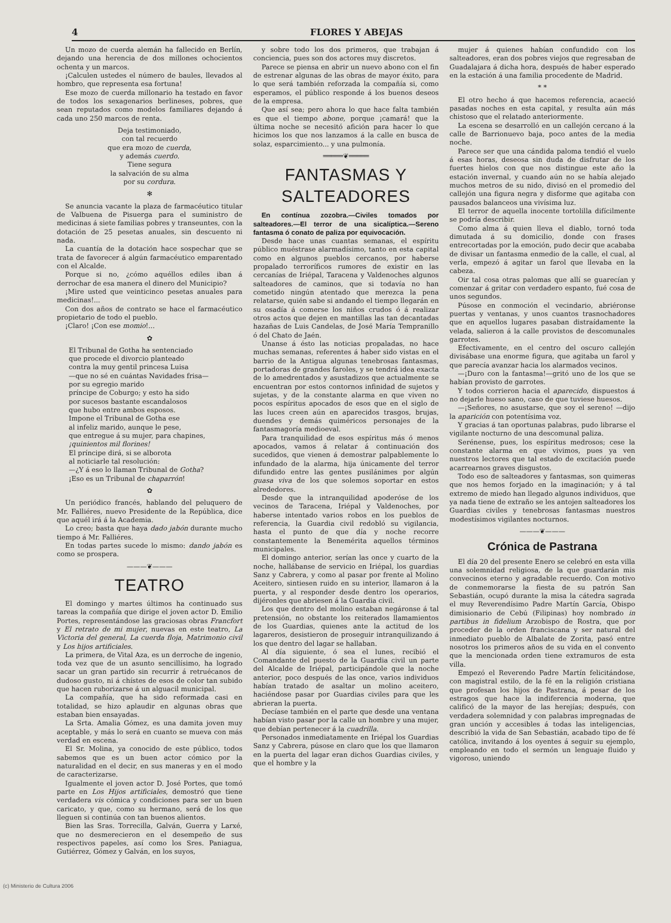4 FLORES Y ABEJAS
Un mozo de cuerda alemán ha fallecido en Berlín, dejando una herencia de dos millones ochocientos ochenta y un marcos.
¡Calculen ustedes el número de baules, llevados al hombro, que representa esa fortuna!
Ese mozo de cuerda millonario ha testado en favor de todos los sexagenarios berlineses, pobres, que sean reputados como modelos familiares dejando á cada uno 250 marcos de renta.
Deja testimoniado,
con tal recuerdo
que era mozo de cuerda,
y además cuerdo.
Tiene segura
la salvación de su alma
por su cordura.
✻
Se anuncia vacante la plaza de farmacéutico titular de Valbuena de Pisuerga para el suministro de medicinas á siete familias pobres y transeuntes, con la dotación de 25 pesetas anuales, sin descuento ni nada.
La cuantía de la dotación hace sospechar que se trata de favorecer á algún farmacéutico emparentado con el Alcalde.
Porque si no, ¿cómo aquéllos ediles iban á derrochar de esa manera el dinero del Municipio?
¡Mire usted que veinticinco pesetas anuales para medicinas!...
Con dos años de contrato se hace el farmacéutico propietario de todo el pueblo.
¡Claro! ¡Con ese momio!...
✿
El Tribunal de Gotha ha sentenciado
que procede el divorcio planteado
contra la muy gentil princesa Luisa
—que no sé en cuántas Navidades frisa—
por su egregio marido
príncipe de Coburgo; y esto ha sido
por sucesos bastante escandalosos
que hubo entre ambos esposos.
Impone el Tribunal de Gotha ese
al infeliz marido, aunque le pese,
que entregue á su mujer, para chapines,
¡quinientos mil florines!
El príncipe dirá, si se alborota
al noticiarle tal resolución:
—¿Y á eso lo llaman Tribunal de Gotha?
¡Eso es un Tribunal de chaparrón!
✿
Un periódico francés, hablando del peluquero de Mr. Falliéres, nuevo Presidente de la República, dice que aquél irá á la Academia.
Lo creo; basta que haya dado jabón durante mucho tiempo á Mr. Falliéres.
En todas partes sucede lo mismo: dando jabón es como se prospera.
———❦———
TEATRO
El domingo y martes últimos ha continuado sus tareas la compañía que dirige el joven actor D. Emilio Portes, representándose las graciosas obras Francfort y El retrato de mi mujer, nuevas en este teatro, La Victoria del general, La cuerda floja, Matrimonio civil y Los hijos artificiales.
La primera, de Vital Aza, es un derroche de ingenio, toda vez que de un asunto sencillísimo, ha logrado sacar un gran partido sin recurrir á retruécanos de dudoso gusto, ni á chístes de esos de color tan subido que hacen ruborizarse á un alguacil municipal.
La compañía, que ha sido reformada casi en totalidad, se hizo aplaudir en algunas obras que estaban bien ensayadas.
La Srta. Amalia Gómez, es una damita joven muy aceptable, y más lo será en cuanto se mueva con más verdad en escena.
El Sr. Molina, ya conocido de este público, todos sabemos que es un buen actor cómico por la naturalidad en el decir, en sus maneras y en el modo de caracterizarse.
Igualmente el joven actor D. José Portes, que tomó parte en Los Hijos artificiales, demostró que tiene verdadera vis cómica y condiciones para ser un buen caricato, y que, como su hermano, será de los que lleguen si continúa con tan buenos alientos.
Bien las Sras. Torrecilla, Galván, Guerra y Larxé, que no desmerecieron en el desempeño de sus respectivos papeles, así como los Sres. Paniagua, Gutiérrez, Gómez y Galván, en los suyos,
y sobre todo los dos primeros, que trabajan á conciencia, pues son dos actores muy discretos.
Parece se piensa en abrir un nuevo abono con el fin de estrenar algunas de las obras de mayor éxito, para lo que será también reforzada la compañía si, como esperamos, el público responde á los buenos deseos de la empresa.
Que así sea; pero ahora lo que hace falta también es que el tiempo abone, porque ¡camará! que la última noche se necesitó afición para hacer lo que hicimos los que nos lanzamos á la calle en busca de solaz, esparcimiento... y una pulmonía.
═════❦═════
FANTASMAS Y SALTEADORES
En contínua zozobra.—Civiles tomados por salteadores.—El terror de una sicalíptica.—Sereno fantasma ó conato de paliza por equivocación.
Desde hace unas cuantas semanas, el espíritu público muéstrase alarmadísimo, tanto en esta capital como en algunos pueblos cercanos, por haberse propalado terroríficos rumores de existir en las cercanías de Iriépal, Taracena y Valdenoches algunos salteadores de caminos, que si todavía no han cometido ningún atentado que merezca la pena relatarse, quién sabe si andando el tiempo llegarán en su osadía á comerse los niños crudos ó á realizar otros actos que dejen en mantillas las tan decantadas hazañas de Luis Candelas, de José María Tempranillo ó del Chato de Jaén.
Unanse á ésto las noticias propaladas, no hace muchas semanas, referentes á haber sido vistas en el barrio de la Antigua algunas tenebrosas fantasmas, portadoras de grandes faroles, y se tendrá idea exacta de lo amedrentados y asustadizos que actualmente se encuentran por estos contornos infinidad de sujetos y sujetas, y de la constante alarma en que viven no pocos espíritus apocados de esos que en el siglo de las luces creen aún en aparecidos trasgos, brujas, duendes y demás quiméricos personajes de la fantasmagoría medioeval.
Para tranquilidad de esos espíritus más ó menos apocados, vamos á relatar á continuación dos sucedidos, que vienen á demostrar palpablemente lo infundado de la alarma, hija únicamente del terror difundido entre las gentes pusilánimes por algún guasa viva de los que solemos soportar en estos alrededores.
Desde que la intranquilidad apoderóse de los vecinos de Taracena, Iriépal y Valdenoches, por haberse intentado varios robos en los pueblos de referencia, la Guardia civil redobló su vigilancia, hasta el punto de que día y noche recorre constantemente la Benemérita aquellos términos municipales.
El domingo anterior, serían las once y cuarto de la noche, hallábanse de servicio en Iriépal, los guardias Sanz y Cabrera, y como al pasar por frente al Molino Aceitero, sintiesen ruido en su interior, llamaron á la puerta, y al responder desde dentro los operarios, dijéronles que abriesen á la Guardia civil.
Los que dentro del molino estaban negáronse á tal pretensión, no obstante los reiterados llamamientos de los Guardias, quienes ante la actitud de los lagareros, desistieron de proseguir intranquilizando á los que dentro del lagar se hallaban.
Al día siguiente, ó sea el lunes, recibió el Comandante del puesto de la Guardia civil un parte del Alcalde de Iriépal, participándole que la noche anterior, poco después de las once, varios individuos habían tratado de asaltar un molino aceitero, haciéndose pasar por Guardias civiles para que les abrieran la puerta.
Decíase también en el parte que desde una ventana habían visto pasar por la calle un hombre y una mujer, que debían pertenecer á la cuadrilla.
Personados inmediatamente en Iriépal los Guardias Sanz y Cabrera, púsose en claro que los que llamaron en la puerta del lagar eran dichos Guardias civiles, y que el hombre y la
mujer á quienes habían confundido con los salteadores, eran dos pobres viejos que regresaban de Guadalajara á dicha hora, después de haber esperado en la estación á una familia procedente de Madrid.
* *
El otro hecho á que hacemos referencia, acaeció pasadas noches en esta capital, y resulta aún más chistoso que el relatado anteriormente.
La escena se desarrolló en un callejón cercano á la calle de Barrionuevo baja, poco antes de la media noche.
Parece ser que una cándida paloma tendió el vuelo á esas horas, deseosa sin duda de disfrutar de los fuertes hielos con que nos distingue este año la estación invernal, y cuando aún no se había alejado muchos metros de su nido, divisó en el promedio del callejón una figura negra y disforme que agitaba con pausados balanceos una vivísima luz.
El terror de aquella inocente tortolilla difícilmente se podría describir.
Como alma á quien lleva el diablo, tornó toda dimutada á su domicilio, donde con frases entrecortadas por la emoción, pudo decir que acababa de divisar un fantasma enmedio de la calle, el cual, al verla, empezó á agitar un farol que llevaba en la cabeza.
Oir tal cosa otras palomas que allí se guarecían y comenzar á gritar con verdadero espanto, fué cosa de unos segundos.
Púsose en conmoción el vecindario, abriéronse puertas y ventanas, y unos cuantos trasnochadores que en aquellos lugares pasaban distraídamente la velada, salieron á la calle provistos de descomunales garrotes.
Efectivamente, en el centro del oscuro callejón divisábase una enorme figura, que agitaba un farol y que parecía avanzar hacia los alarmados vecinos.
—¡Duro con la fantasma!—gritó uno de los que se habían provisto de garrotes.
Y todos corrieron hacia el aparecido, dispuestos á no dejarle hueso sano, caso de que tuviese huesos.
—¡Señores, no asustarse, que soy el sereno! —dijo la aparición con potentísima voz.
Y gracias á tan oportunas palabras, pudo librarse el vigilante nocturno de una descomunal paliza.
Serénense, pues, los espíritus medrosos; cese la constante alarma en que vivimos, pues ya ven nuestros lectores que tal estado de excitación puede acarrearnos graves disgustos.
Todo eso de salteadores y fantasmas, son quimeras que nos hemos forjado en la imaginación; y á tal extremo de miedo han llegado algunos individuos, que ya nada tiene de extraño se les antojen salteadores los Guardias civiles y tenebrosas fantasmas nuestros modestísimos vigilantes nocturnos.
———❦———
Crónica de Pastrana
El día 20 del presente Enero se celebró en esta villa una solemnidad religiosa, de la que guardarán mis convecinos eterno y agradable recuerdo. Con motivo de conmemorarse la fiesta de su patrón San Sebastián, ocupó durante la misa la cátedra sagrada el muy Reverendísimo Padre Martín García, Obispo dimisionario de Cebú (Filipinas) hoy nombrado in partibus in fidelium Arzobispo de Rostra, que por proceder de la orden franciscana y ser natural del inmediato pueblo de Albalate de Zorita, pasó entre nosotros los primeros años de su vida en el convento que la mencionada orden tiene extramuros de esta villa.
Empezó el Reverendo Padre Martín felicitándose, con magistral estilo, de la fé en la religión cristiana que profesan los hijos de Pastrana, á pesar de los estragos que hace la indiferencia moderna, que calificó de la mayor de las herejías; después, con verdadera solemnidad y con palabras impregnadas de gran unción y accesibles á todas las inteligencias, describió la vida de San Sebastián, acabado tipo de fé católica, invitando á los oyentes á seguir su ejemplo, empleando en todo el sermón un lenguaje fluido y vigoroso, uniendo
(c) Ministerio de Cultura 2006